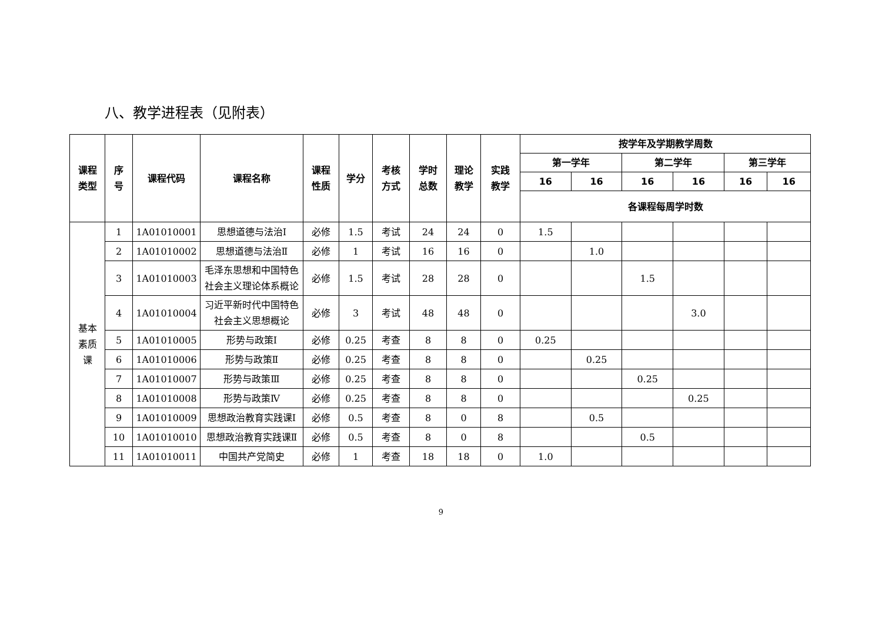八、教学进程表（见附表）
| 课程 类型 | 序 号 | 课程代码 | 课程名称 | 课程 性质 | 学分 | 考核 方式 | 学时 总数 | 理论 教学 | 实践 教学 | 按学年及学期教学周数 | | | | | |
| --- | --- | --- | --- | --- | --- | --- | --- | --- | --- | --- | --- | --- | --- | --- | --- |
| | | | | | | | | | | 第一学年 | | 第二学年 | | 第三学年 | |
| | | | | | | | | | | 16 | 16 | 16 | 16 | 16 | 16 |
| | | | | | | | | | | 各课程每周学时数 | | | | | |
| 基本 素质 课 | 1 | 1A01010001 | 思想道德与法治Ⅰ | 必修 | 1.5 | 考试 | 24 | 24 | 0 | 1.5 | | | | | |
| | 2 | 1A01010002 | 思想道德与法治Ⅱ | 必修 | 1 | 考试 | 16 | 16 | 0 | | 1.0 | | | | |
| | 3 | 1A01010003 | 毛泽东思想和中国特色社会主义理论体系概论 | 必修 | 1.5 | 考试 | 28 | 28 | 0 | | | 1.5 | | | |
| | 4 | 1A01010004 | 习近平新时代中国特色社会主义思想概论 | 必修 | 3 | 考试 | 48 | 48 | 0 | | | | 3.0 | | |
| | 5 | 1A01010005 | 形势与政策Ⅰ | 必修 | 0.25 | 考查 | 8 | 8 | 0 | 0.25 | | | | | |
| | 6 | 1A01010006 | 形势与政策Ⅱ | 必修 | 0.25 | 考查 | 8 | 8 | 0 | | 0.25 | | | | |
| | 7 | 1A01010007 | 形势与政策Ⅲ | 必修 | 0.25 | 考查 | 8 | 8 | 0 | | | 0.25 | | | |
| | 8 | 1A01010008 | 形势与政策Ⅳ | 必修 | 0.25 | 考查 | 8 | 8 | 0 | | | | 0.25 | | |
| | 9 | 1A01010009 | 思想政治教育实践课Ⅰ | 必修 | 0.5 | 考查 | 8 | 0 | 8 | | 0.5 | | | | |
| | 10 | 1A01010010 | 思想政治教育实践课Ⅱ | 必修 | 0.5 | 考查 | 8 | 0 | 8 | | | 0.5 | | | |
| | 11 | 1A01010011 | 中国共产党简史 | 必修 | 1 | 考查 | 18 | 18 | 0 | 1.0 | | | | | |
9